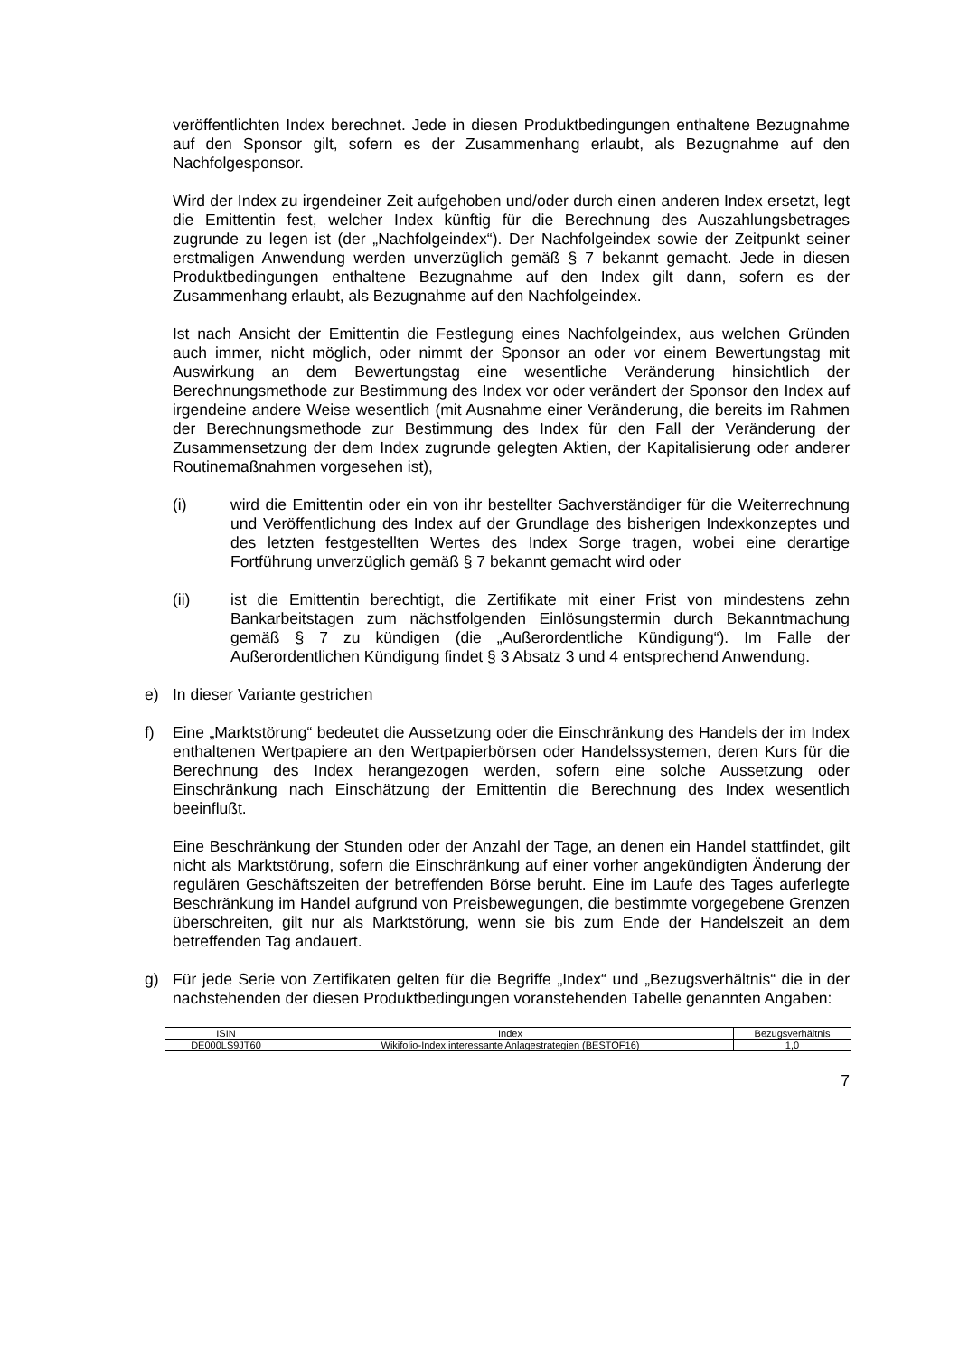veröffentlichten Index berechnet. Jede in diesen Produktbedingungen enthaltene Bezugnahme auf den Sponsor gilt, sofern es der Zusammenhang erlaubt, als Bezugnahme auf den Nachfolgesponsor.
Wird der Index zu irgendeiner Zeit aufgehoben und/oder durch einen anderen Index ersetzt, legt die Emittentin fest, welcher Index künftig für die Berechnung des Auszahlungsbetrages zugrunde zu legen ist (der „Nachfolgeindex“). Der Nachfolge­index sowie der Zeitpunkt seiner erstmaligen Anwendung werden unverzüglich gemäß § 7 bekannt gemacht. Jede in diesen Produktbedingungen enthaltene Bezugnahme auf den Index gilt dann, sofern es der Zusammenhang erlaubt, als Bezugnahme auf den Nachfolgeindex.
Ist nach Ansicht der Emittentin die Festlegung eines Nachfolgeindex, aus welchen Gründen auch immer, nicht möglich, oder nimmt der Sponsor an oder vor einem Bewertungstag mit Auswirkung an dem Bewertungstag eine wesentliche Veränderung hinsichtlich der Berechnungsmethode zur Bestimmung des Index vor oder verändert der Sponsor den Index auf irgendeine andere Weise wesentlich (mit Ausnahme einer Veränderung, die bereits im Rahmen der Berechnungsmethode zur Bestimmung des Index für den Fall der Veränderung der Zusammensetzung der dem Index zugrunde gelegten Aktien, der Kapitalisierung oder anderer Routinemaßnahmen vorgesehen ist),
(i) wird die Emittentin oder ein von ihr bestellter Sachverständiger für die Weiterrechnung und Veröffentlichung des Index auf der Grundlage des bisherigen Indexkonzeptes und des letzten festgestellten Wertes des Index Sorge tragen, wobei eine derartige Fortführung unverzüglich gemäß § 7 bekannt gemacht wird oder
(ii) ist die Emittentin berechtigt, die Zertifikate mit einer Frist von mindestens zehn Bankarbeitstagen zum nächstfolgenden Einlösungstermin durch Bekannt­machung gemäß § 7 zu kündigen (die „Außerordentliche Kündigung“). Im Falle der Außerordentlichen Kündigung findet § 3 Absatz 3 und 4 entsprechend Anwendung.
e) In dieser Variante gestrichen
f) Eine „Marktstörung“ bedeutet die Aussetzung oder die Einschränkung des Handels der im Index enthaltenen Wertpapiere an den Wertpapierbörsen oder Handelssystemen, deren Kurs für die Berechnung des Index herangezogen werden, sofern eine solche Aussetzung oder Einschränkung nach Einschätzung der Emittentin die Berechnung des Index wesentlich beeinflußt.
Eine Beschränkung der Stunden oder der Anzahl der Tage, an denen ein Handel stattfindet, gilt nicht als Marktstörung, sofern die Einschränkung auf einer vorher angekündigten Änderung der regulären Geschäftszeiten der betreffenden Börse beruht. Eine im Laufe des Tages auferlegte Beschränkung im Handel aufgrund von Preisbewegungen, die bestimmte vorgegebene Grenzen überschreiten, gilt nur als Marktstörung, wenn sie bis zum Ende der Handelszeit an dem betreffenden Tag andauert.
g) Für jede Serie von Zertifikaten gelten für die Begriffe „Index“ und „Bezugsverhältnis“ die in der nachstehenden der diesen Produktbedingungen voranstehenden Tabelle genannten Angaben:
| ISIN | Index | Bezugsverhältnis |
| --- | --- | --- |
| DE000LS9JT60 | Wikifolio-Index interessante Anlagestrategien (BESTOF16) | 1,0 |
7